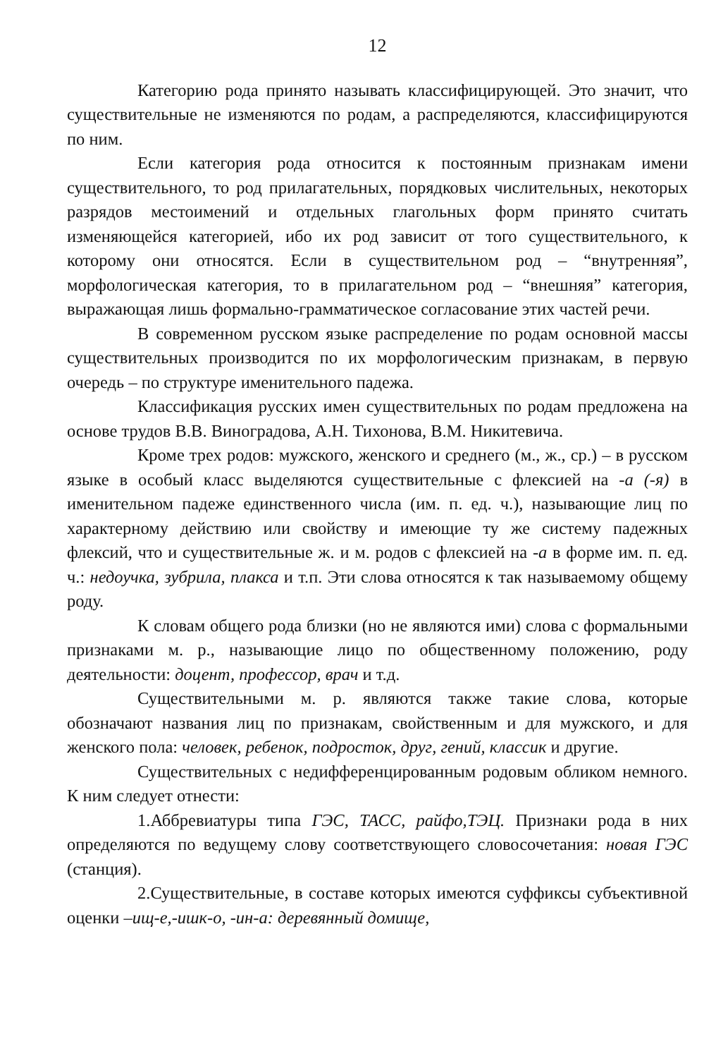12
Категорию рода принято называть классифицирующей. Это значит, что существительные не изменяются по родам, а распределяются, классифицируются по ним.
Если категория рода относится к постоянным признакам имени существительного, то род прилагательных, порядковых числительных, некоторых разрядов местоимений и отдельных глагольных форм принято считать изменяющейся категорией, ибо их род зависит от того существительного, к которому они относятся. Если в существительном род – “внутренняя”, морфологическая категория, то в прилагательном род – “внешняя” категория, выражающая лишь формально-грамматическое согласование этих частей речи.
В современном русском языке распределение по родам основной массы существительных производится по их морфологическим признакам, в первую очередь – по структуре именительного падежа.
Классификация русских имен существительных по родам предложена на основе трудов В.В. Виноградова, А.Н. Тихонова, В.М. Никитевича.
Кроме трех родов: мужского, женского и среднего (м., ж., ср.) – в русском языке в особый класс выделяются существительные с флексией на -а (-я) в именительном падеже единственного числа (им. п. ед. ч.), называющие лиц по характерному действию или свойству и имеющие ту же систему падежных флексий, что и существительные ж. и м. родов с флексией на -а в форме им. п. ед. ч.: недоучка, зубрила, плакса и т.п. Эти слова относятся к так называемому общему роду.
К словам общего рода близки (но не являются ими) слова с формальными признаками м. р., называющие лицо по общественному положению, роду деятельности: доцент, профессор, врач и т.д.
Существительными м. р. являются также такие слова, которые обозначают названия лиц по признакам, свойственным и для мужского, и для женского пола: человек, ребенок, подросток, друг, гений, классик и другие.
Существительных с недифференцированным родовым обликом немного. К ним следует отнести:
1.Аббревиатуры типа ГЭС, ТАСС, райфо,ТЭЦ. Признаки рода в них определяются по ведущему слову соответствующего словосочетания: новая ГЭС (станция).
2.Существительные, в составе которых имеются суффиксы субъективной оценки –ищ-е,-ишк-о, -ин-а: деревянный домище,